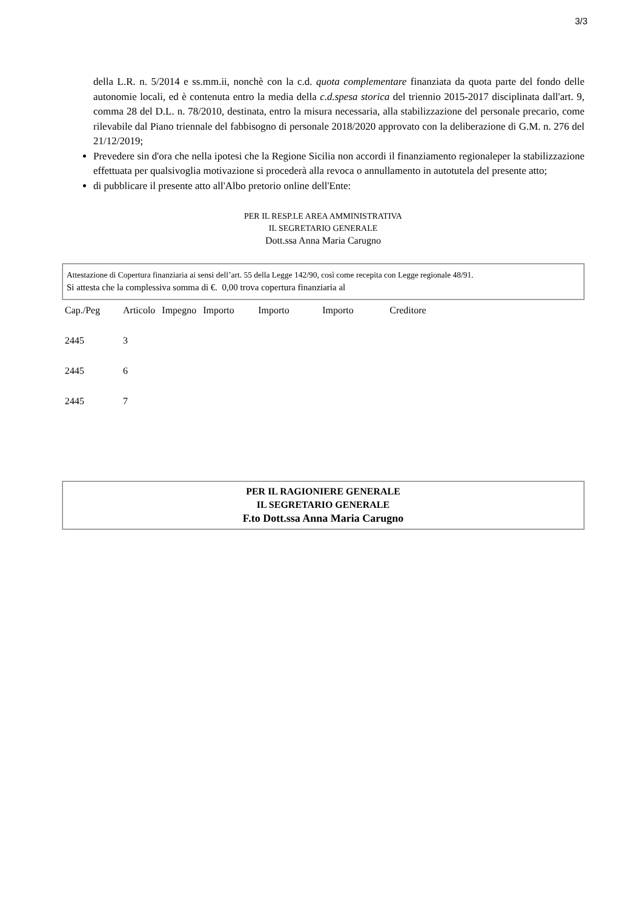3/3
della L.R. n. 5/2014 e ss.mm.ii, nonchè con la c.d. quota complementare finanziata da quota parte del fondo delle autonomie locali, ed è contenuta entro la media della c.d.spesa storica del triennio 2015-2017 disciplinata dall'art. 9, comma 28 del D.L. n. 78/2010, destinata, entro la misura necessaria, alla stabilizzazione del personale precario, come rilevabile dal Piano triennale del fabbisogno di personale 2018/2020 approvato con la deliberazione di G.M. n. 276 del 21/12/2019;
Prevedere sin d'ora che nella ipotesi che la Regione Sicilia non accordi il finanziamento regionaleper la stabilizzazione effettuata per qualsivoglia motivazione si procederà alla revoca o annullamento in autotutela del presente atto;
di pubblicare il presente atto all'Albo pretorio online dell'Ente:
PER IL RESP.LE AREA AMMINISTRATIVA
IL SEGRETARIO GENERALE
Dott.ssa Anna Maria Carugno
Attestazione di Copertura finanziaria ai sensi dell’art. 55 della Legge 142/90, così come recepita con Legge regionale 48/91.
Si attesta che la complessiva somma di €. 0,00 trova copertura finanziaria al
| Cap./Peg | Articolo | Impegno | Importo | Importo | Importo | Creditore |
| --- | --- | --- | --- | --- | --- | --- |
| 2445 | 3 | | | | | |
| 2445 | 6 | | | | | |
| 2445 | 7 | | | | | |
PER IL RAGIONIERE GENERALE
IL SEGRETARIO GENERALE
F.to Dott.ssa Anna Maria Carugno